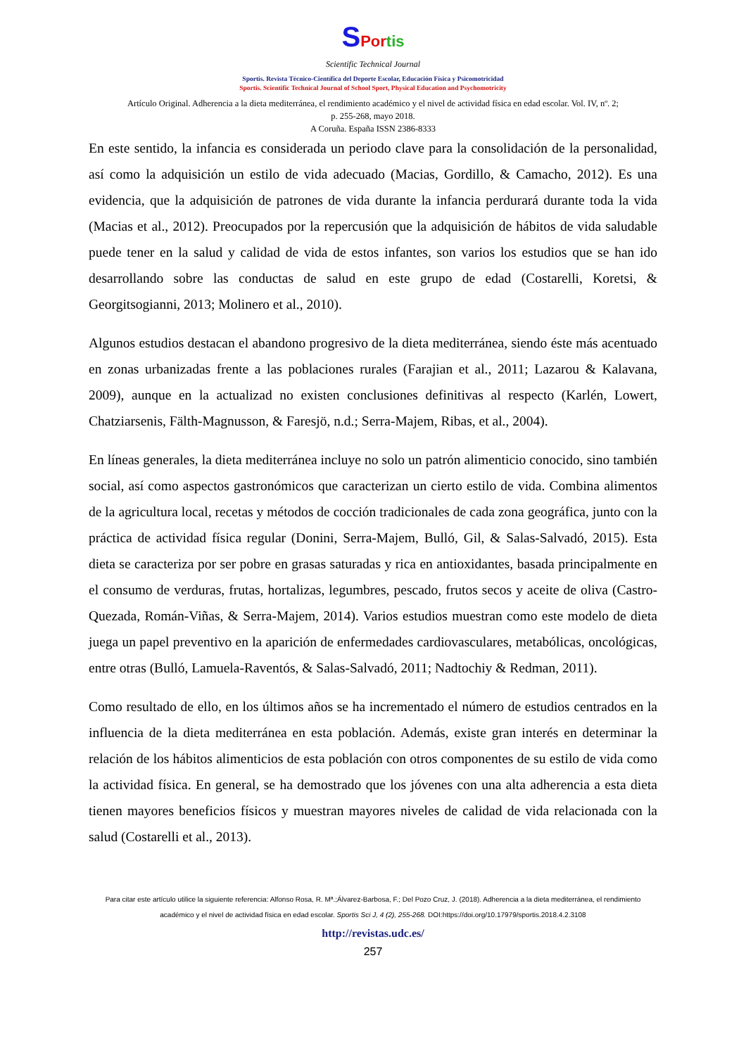SPor tis
Scientific Technical Journal
Sportis. Revista Técnico-Científica del Deporte Escolar, Educación Física y Psicomotricidad
Sportis. Scientific Technical Journal of School Sport, Physical Education and Psychomotricity
Artículo Original. Adherencia a la dieta mediterránea, el rendimiento académico y el nivel de actividad física en edad escolar. Vol. IV, nº. 2;
p. 255-268, mayo 2018.
A Coruña. España ISSN 2386-8333
En este sentido, la infancia es considerada un periodo clave para la consolidación de la personalidad, así como la adquisición un estilo de vida adecuado (Macias, Gordillo, & Camacho, 2012). Es una evidencia, que la adquisición de patrones de vida durante la infancia perdurará durante toda la vida (Macias et al., 2012). Preocupados por la repercusión que la adquisición de hábitos de vida saludable puede tener en la salud y calidad de vida de estos infantes, son varios los estudios que se han ido desarrollando sobre las conductas de salud en este grupo de edad (Costarelli, Koretsi, & Georgitsogianni, 2013; Molinero et al., 2010).
Algunos estudios destacan el abandono progresivo de la dieta mediterránea, siendo éste más acentuado en zonas urbanizadas frente a las poblaciones rurales (Farajian et al., 2011; Lazarou & Kalavana, 2009), aunque en la actualizad no existen conclusiones definitivas al respecto (Karlén, Lowert, Chatziarsenis, Fälth-Magnusson, & Faresjö, n.d.; Serra-Majem, Ribas, et al., 2004).
En líneas generales, la dieta mediterránea incluye no solo un patrón alimenticio conocido, sino también social, así como aspectos gastronómicos que caracterizan un cierto estilo de vida. Combina alimentos de la agricultura local, recetas y métodos de cocción tradicionales de cada zona geográfica, junto con la práctica de actividad física regular (Donini, Serra-Majem, Bulló, Gil, & Salas-Salvadó, 2015). Esta dieta se caracteriza por ser pobre en grasas saturadas y rica en antioxidantes, basada principalmente en el consumo de verduras, frutas, hortalizas, legumbres, pescado, frutos secos y aceite de oliva (Castro-Quezada, Román-Viñas, & Serra-Majem, 2014). Varios estudios muestran como este modelo de dieta juega un papel preventivo en la aparición de enfermedades cardiovasculares, metabólicas, oncológicas, entre otras (Bulló, Lamuela-Raventós, & Salas-Salvadó, 2011; Nadtochiy & Redman, 2011).
Como resultado de ello, en los últimos años se ha incrementado el número de estudios centrados en la influencia de la dieta mediterránea en esta población. Además, existe gran interés en determinar la relación de los hábitos alimenticios de esta población con otros componentes de su estilo de vida como la actividad física. En general, se ha demostrado que los jóvenes con una alta adherencia a esta dieta tienen mayores beneficios físicos y muestran mayores niveles de calidad de vida relacionada con la salud (Costarelli et al., 2013).
Para citar este artículo utilice la siguiente referencia: Alfonso Rosa, R. Mª.;Álvarez-Barbosa, F.; Del Pozo Cruz, J. (2018). Adherencia a la dieta mediterránea, el rendimiento académico y el nivel de actividad física en edad escolar. Sportis Sci J, 4 (2), 255-268. DOI:https://doi.org/10.17979/sportis.2018.4.2.3108
http://revistas.udc.es/
257